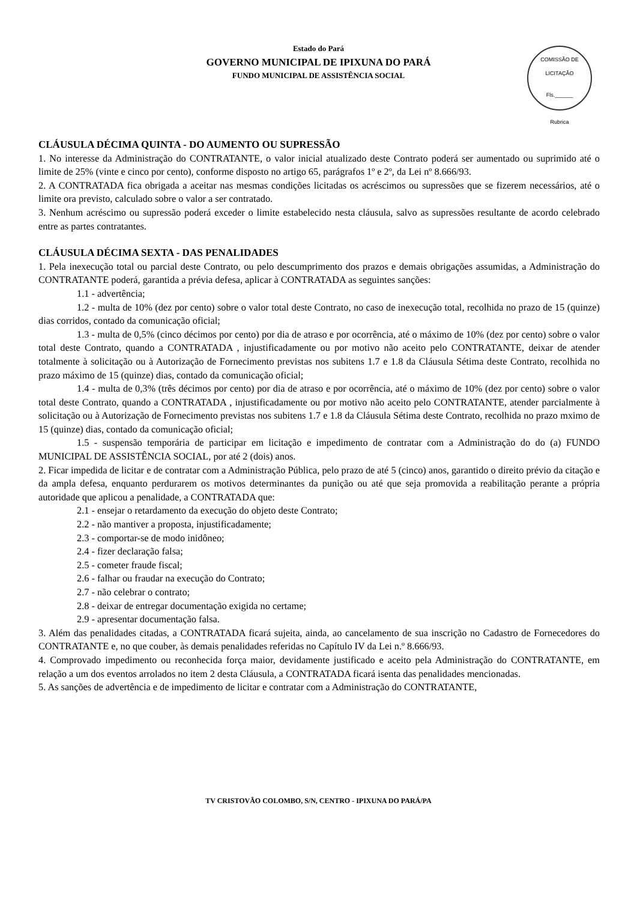Estado do Pará
GOVERNO MUNICIPAL DE IPIXUNA DO PARÁ
FUNDO MUNICIPAL DE ASSISTÊNCIA SOCIAL
COMISSÃO DE LICITAÇÃO
Fls.______
Rubrica
CLÁUSULA DÉCIMA QUINTA - DO AUMENTO OU SUPRESSÃO
1. No interesse da Administração do CONTRATANTE, o valor inicial atualizado deste Contrato poderá ser aumentado ou suprimido até o limite de 25% (vinte e cinco por cento), conforme disposto no artigo 65, parágrafos 1º e 2º, da Lei nº 8.666/93.
2. A CONTRATADA fica obrigada a aceitar nas mesmas condições licitadas os acréscimos ou supressões que se fizerem necessários, até o limite ora previsto, calculado sobre o valor a ser contratado.
3. Nenhum acréscimo ou supressão poderá exceder o limite estabelecido nesta cláusula, salvo as supressões resultante de acordo celebrado entre as partes contratantes.
CLÁUSULA DÉCIMA SEXTA - DAS PENALIDADES
1. Pela inexecução total ou parcial deste Contrato, ou pelo descumprimento dos prazos e demais obrigações assumidas, a Administração do CONTRATANTE poderá, garantida a prévia defesa, aplicar à CONTRATADA as seguintes sanções:
1.1 - advertência;
1.2 - multa de 10% (dez por cento) sobre o valor total deste Contrato, no caso de inexecução total, recolhida no prazo de 15 (quinze) dias corridos, contado da comunicação oficial;
1.3 - multa de 0,5% (cinco décimos por cento) por dia de atraso e por ocorrência, até o máximo de 10% (dez por cento) sobre o valor total deste Contrato, quando a CONTRATADA , injustificadamente ou por motivo não aceito pelo CONTRATANTE, deixar de atender totalmente à solicitação ou à Autorização de Fornecimento previstas nos subitens 1.7 e 1.8 da Cláusula Sétima deste Contrato, recolhida no prazo máximo de 15 (quinze) dias, contado da comunicação oficial;
1.4 - multa de 0,3% (três décimos por cento) por dia de atraso e por ocorrência, até o máximo de 10% (dez por cento) sobre o valor total deste Contrato, quando a CONTRATADA , injustificadamente ou por motivo não aceito pelo CONTRATANTE, atender parcialmente à solicitação ou à Autorização de Fornecimento previstas nos subitens 1.7 e 1.8 da Cláusula Sétima deste Contrato, recolhida no prazo mximo de 15 (quinze) dias, contado da comunicação oficial;
1.5 - suspensão temporária de participar em licitação e impedimento de contratar com a Administração do do (a) FUNDO MUNICIPAL DE ASSISTÊNCIA SOCIAL, por até 2 (dois) anos.
2. Ficar impedida de licitar e de contratar com a Administração Pública, pelo prazo de até 5 (cinco) anos, garantido o direito prévio da citação e da ampla defesa, enquanto perdurarem os motivos determinantes da punição ou até que seja promovida a reabilitação perante a própria autoridade que aplicou a penalidade, a CONTRATADA que:
2.1 - ensejar o retardamento da execução do objeto deste Contrato;
2.2 - não mantiver a proposta, injustificadamente;
2.3 - comportar-se de modo inidôneo;
2.4 - fizer declaração falsa;
2.5 - cometer fraude fiscal;
2.6 - falhar ou fraudar na execução do Contrato;
2.7 - não celebrar o contrato;
2.8 - deixar de entregar documentação exigida no certame;
2.9 - apresentar documentação falsa.
3. Além das penalidades citadas, a CONTRATADA ficará sujeita, ainda, ao cancelamento de sua inscrição no Cadastro de Fornecedores do CONTRATANTE e, no que couber, às demais penalidades referidas no Capítulo IV da Lei n.º 8.666/93.
4. Comprovado impedimento ou reconhecida força maior, devidamente justificado e aceito pela Administração do CONTRATANTE, em relação a um dos eventos arrolados no item 2 desta Cláusula, a CONTRATADA ficará isenta das penalidades mencionadas.
5. As sanções de advertência e de impedimento de licitar e contratar com a Administração do CONTRATANTE,
TV CRISTOVÃO COLOMBO, S/N, CENTRO - IPIXUNA DO PARÁ/PA